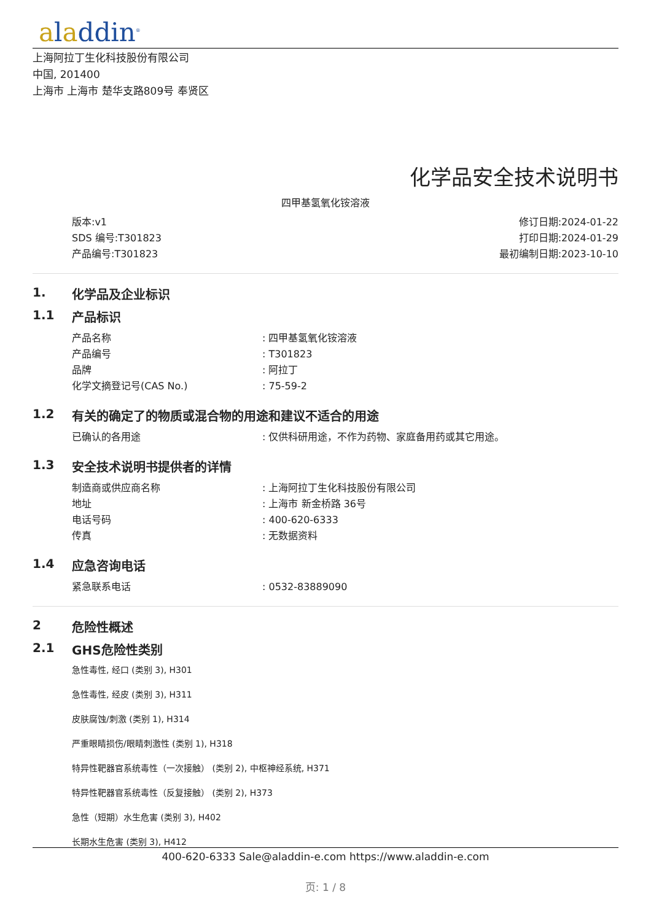aladdin<sup>®</sup>
上海阿拉丁生化科技股份有限公司
中国, 201400
上海市 上海市 楚华支路809号 奉贤区
化学品安全技术说明书
四甲基氢氧化铵溶液
版本:v1
SDS 编号:T301823
产品编号:T301823
修订日期:2024-01-22
打印日期:2024-01-29
最初编制日期:2023-10-10
1. 化学品及企业标识
1.1 产品标识
产品名称: 四甲基氢氧化铵溶液
产品编号: T301823
品牌: 阿拉丁
化学文摘登记号(CAS No.): 75-59-2
1.2 有关的确定了的物质或混合物的用途和建议不适合的用途
已确认的各用途: 仅供科研用途，不作为药物、家庭备用药或其它用途。
1.3 安全技术说明书提供者的详情
制造商或供应商名称: 上海阿拉丁生化科技股份有限公司
地址: 上海市 新金桥路 36号
电话号码: 400-620-6333
传真: 无数据资料
1.4 应急咨询电话
紧急联系电话: 0532-83889090
2 危险性概述
2.1 GHS危险性类别
急性毒性, 经口 (类别 3), H301
急性毒性, 经皮 (类别 3), H311
皮肤腐蚀/刺激 (类别 1), H314
严重眼睛损伤/眼睛刺激性 (类别 1), H318
特异性靶器官系统毒性（一次接触） (类别 2), 中枢神经系统, H371
特异性靶器官系统毒性（反复接触） (类别 2), H373
急性（短期）水生危害 (类别 3), H402
长期水生危害 (类别 3), H412
400-620-6333 Sale@aladdin-e.com https://www.aladdin-e.com
页: 1 / 8